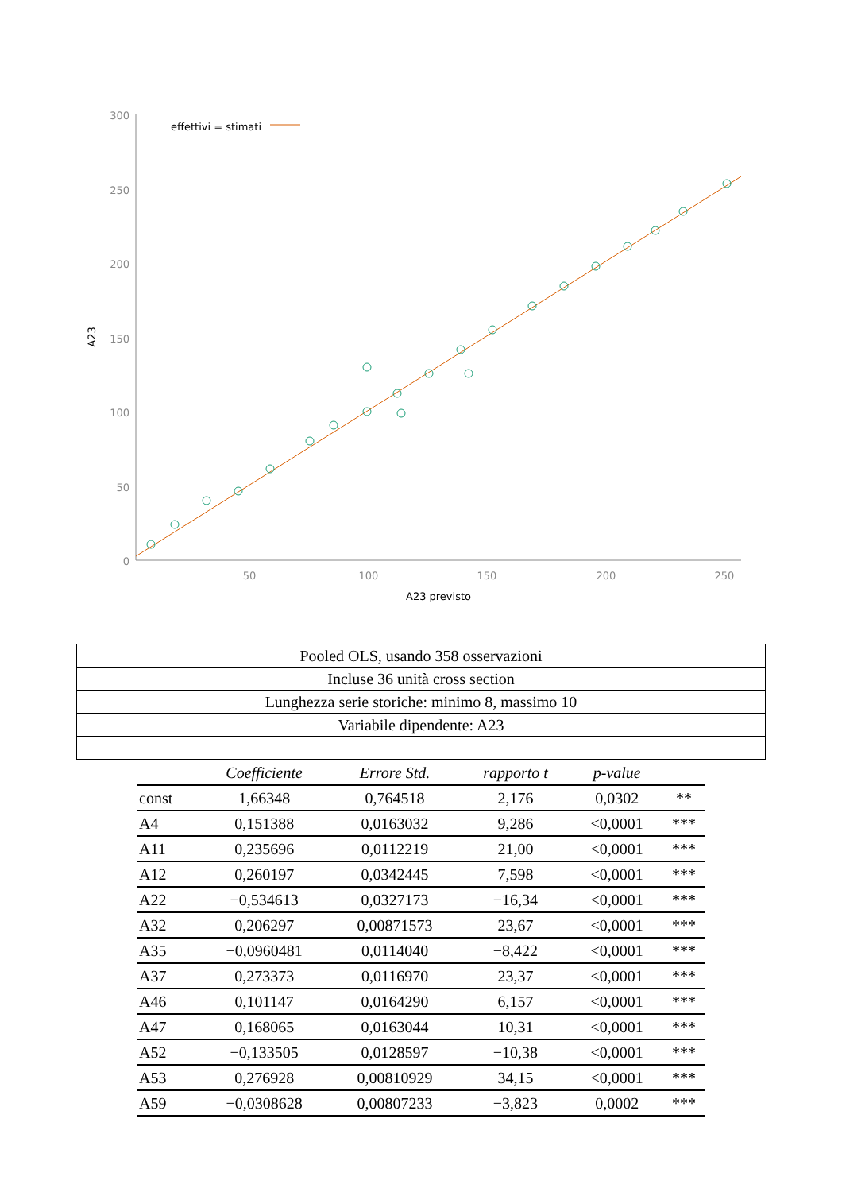300
250
200
150
100
50
0
50
100
150
200
250
A23 previsto
A23
effettivi = stimati
| Pooled OLS, usando 358 osservazioni |
| Incluse 36 unità cross section |
| Lunghezza serie storiche: minimo 8, massimo 10 |
| Variabile dipendente: A23 |
| | Coefficiente | Errore Std. | rapporto t | p-value | |
| --- | --- | --- | --- | --- | --- |
| const | 1,66348 | 0,764518 | 2,176 | 0,0302 | ** |
| A4 | 0,151388 | 0,0163032 | 9,286 | <0,0001 | *** |
| A11 | 0,235696 | 0,0112219 | 21,00 | <0,0001 | *** |
| A12 | 0,260197 | 0,0342445 | 7,598 | <0,0001 | *** |
| A22 | −0,534613 | 0,0327173 | −16,34 | <0,0001 | *** |
| A32 | 0,206297 | 0,00871573 | 23,67 | <0,0001 | *** |
| A35 | −0,0960481 | 0,0114040 | −8,422 | <0,0001 | *** |
| A37 | 0,273373 | 0,0116970 | 23,37 | <0,0001 | *** |
| A46 | 0,101147 | 0,0164290 | 6,157 | <0,0001 | *** |
| A47 | 0,168065 | 0,0163044 | 10,31 | <0,0001 | *** |
| A52 | −0,133505 | 0,0128597 | −10,38 | <0,0001 | *** |
| A53 | 0,276928 | 0,00810929 | 34,15 | <0,0001 | *** |
| A59 | −0,0308628 | 0,00807233 | −3,823 | 0,0002 | *** |